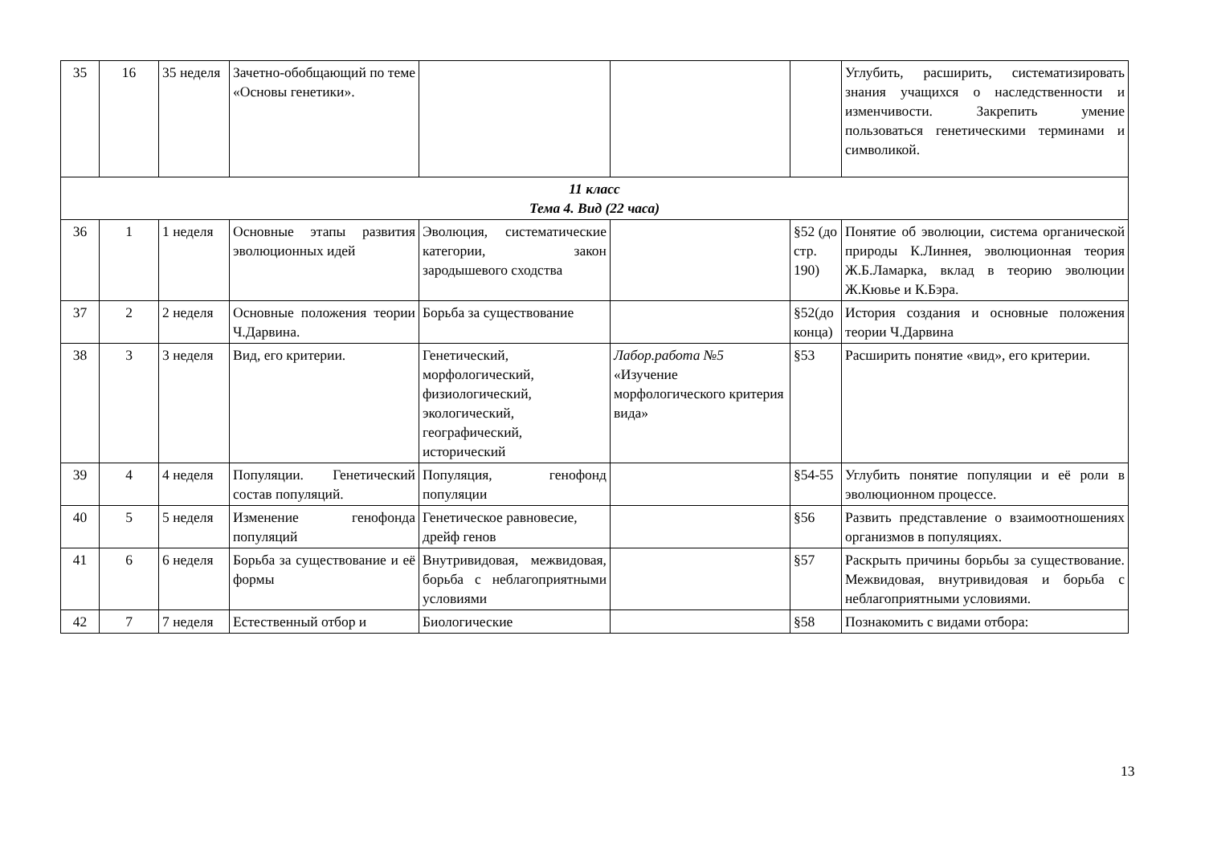| 35 | 16 | 35 неделя | Зачетно-обобщающий по теме «Основы генетики». | | | | Углубить, расширить, систематизировать знания учащихся о наследственности и изменчивости. Закрепить умение пользоваться генетическими терминами и символикой. |
| 11 класс Тема 4. Вид (22 часа) | | | | | | | |
| 36 | 1 | 1 неделя | Основные этапы развития эволюционных идей | Эволюция, систематические категории, закон зародышевого сходства | | §52 (до стр. 190) | Понятие об эволюции, система органической природы К.Линнея, эволюционная теория Ж.Б.Ламарка, вклад в теорию эволюции Ж.Кювье и К.Бэра. |
| 37 | 2 | 2 неделя | Основные положения теории Ч.Дарвина. | Борьба за существование | | §52(до конца) | История создания и основные положения теории Ч.Дарвина |
| 38 | 3 | 3 неделя | Вид, его критерии. | Генетический, морфологический, физиологический, экологический, географический, исторический | Лабор.работа №5 «Изучение морфологического критерия вида» | §53 | Расширить понятие «вид», его критерии. |
| 39 | 4 | 4 неделя | Популяции. Генетический состав популяций. | Популяция, генофонд популяции | | §54-55 | Углубить понятие популяции и её роли в эволюционном процессе. |
| 40 | 5 | 5 неделя | Изменение генофонда популяций | Генетическое равновесие, дрейф генов | | §56 | Развить представление о взаимоотношениях организмов в популяциях. |
| 41 | 6 | 6 неделя | Борьба за существование и её формы | Внутривидовая, межвидовая, борьба с неблагоприятными условиями | | §57 | Раскрыть причины борьбы за существование. Межвидовая, внутривидовая и борьба с неблагоприятными условиями. |
| 42 | 7 | 7 неделя | Естественный отбор и | Биологические | | §58 | Познакомить с видами отбора: |
13